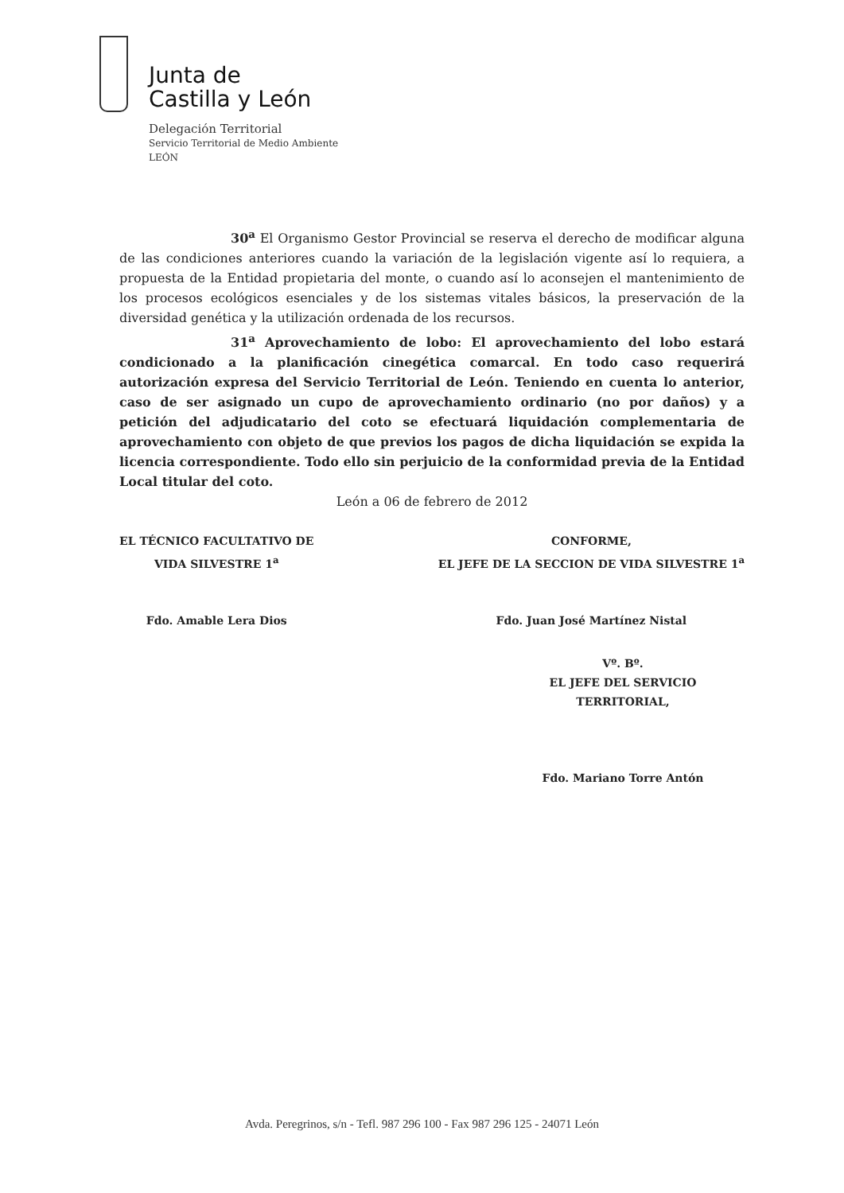Junta de
Castilla y León
Delegación Territorial
Servicio Territorial de Medio Ambiente
LEÓN
30<sup>a</sup> El Organismo Gestor Provincial se reserva el derecho de modificar alguna de las condiciones anteriores cuando la variación de la legislación vigente así lo requiera, a propuesta de la Entidad propietaria del monte, o cuando así lo aconsejen el mantenimiento de los procesos ecológicos esenciales y de los sistemas vitales básicos, la preservación de la diversidad genética y la utilización ordenada de los recursos.
31<sup>a</sup> Aprovechamiento de lobo: El aprovechamiento del lobo estará condicionado a la planificación cinegética comarcal. En todo caso requerirá autorización expresa del Servicio Territorial de León. Teniendo en cuenta lo anterior, caso de ser asignado un cupo de aprovechamiento ordinario (no por daños) y a petición del adjudicatario del coto se efectuará liquidación complementaria de aprovechamiento con objeto de que previos los pagos de dicha liquidación se expida la licencia correspondiente. Todo ello sin perjuicio de la conformidad previa de la Entidad Local titular del coto.
León a 06 de febrero de 2012
EL TÉCNICO FACULTATIVO DE
VIDA SILVESTRE 1<sup>a</sup>
Fdo. Amable Lera Dios
CONFORME,
EL JEFE DE LA SECCION DE VIDA SILVESTRE 1<sup>a</sup>
Fdo. Juan José Martínez Nistal
Vº. Bº.
EL JEFE DEL SERVICIO TERRITORIAL,
Fdo. Mariano Torre Antón
Avda. Peregrinos, s/n - Tefl. 987 296 100 - Fax 987 296 125 - 24071 León